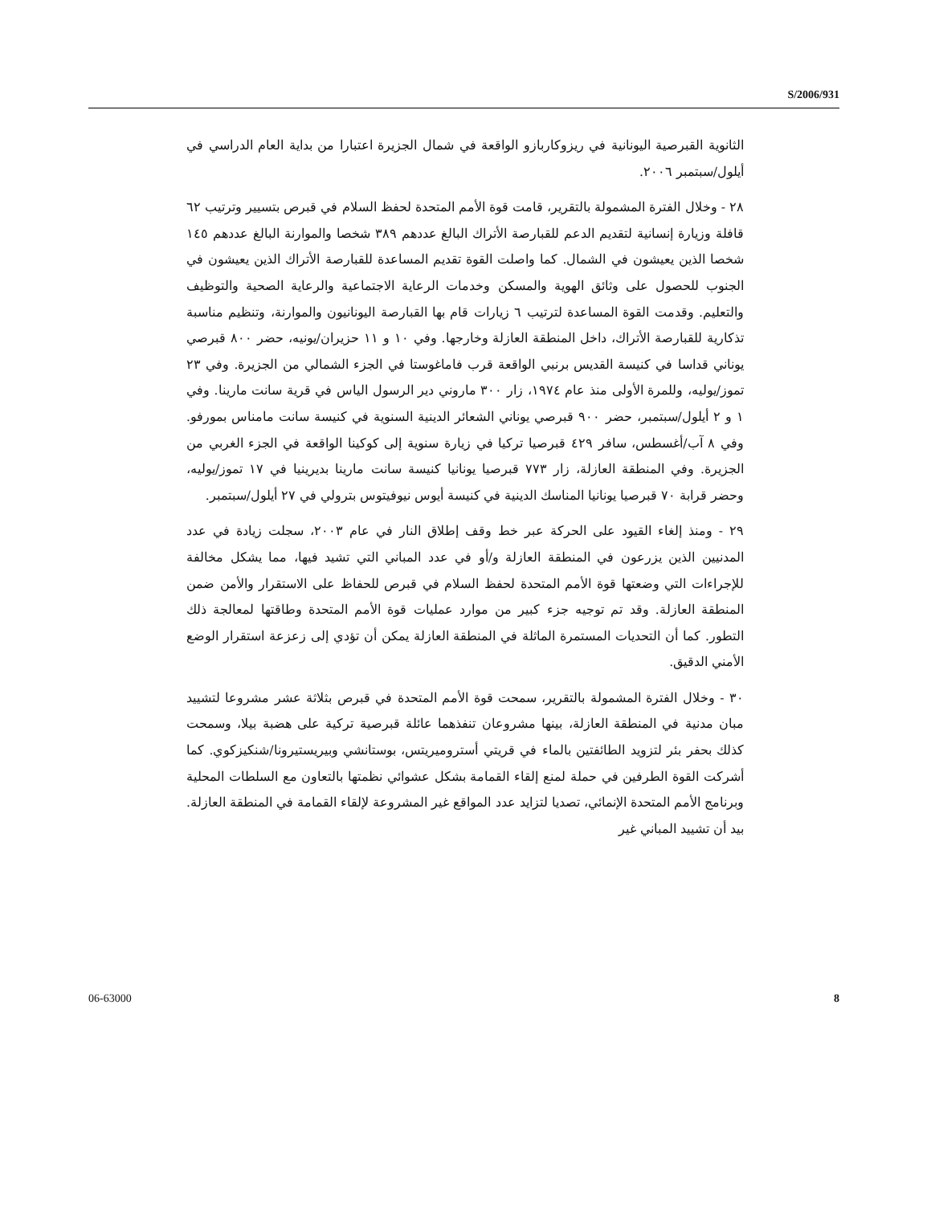S/2006/931
الثانوية القبرصية اليونانية في ريزوكاربازو الواقعة في شمال الجزيرة اعتبارا من بداية العام الدراسي في أيلول/سبتمبر ٢٠٠٦.
٢٨ - وخلال الفترة المشمولة بالتقرير، قامت قوة الأمم المتحدة لحفظ السلام في قبرص بتسيير وترتيب ٦٢ قافلة وزيارة إنسانية لتقديم الدعم للقبارصة الأتراك البالغ عددهم ٣٨٩ شخصا والموارنة البالغ عددهم ١٤٥ شخصا الذين يعيشون في الشمال. كما واصلت القوة تقديم المساعدة للقبارصة الأتراك الذين يعيشون في الجنوب للحصول على وثائق الهوية والمسكن وخدمات الرعاية الاجتماعية والرعاية الصحية والتوظيف والتعليم. وقدمت القوة المساعدة لترتيب ٦ زيارات قام بها القبارصة اليونانيون والموارنة، وتنظيم مناسبة تذكارية للقبارصة الأتراك، داخل المنطقة العازلة وخارجها. وفي ١٠ و ١١ حزيران/يونيه، حضر ٨٠٠ قبرصي يوناني قداسا في كنيسة القديس برنبي الواقعة قرب فاماغوستا في الجزء الشمالي من الجزيرة. وفي ٢٣ تموز/يوليه، وللمرة الأولى منذ عام ١٩٧٤، زار ٣٠٠ ماروني دير الرسول الياس في قرية سانت مارينا. وفي ١ و ٢ أيلول/سبتمبر، حضر ٩٠٠ قبرصي يوناني الشعائر الدينية السنوية في كنيسة سانت مامناس بمورفو. وفي ٨ آب/أغسطس، سافر ٤٢٩ قبرصيا تركيا في زيارة سنوية إلى كوكينا الواقعة في الجزء الغربي من الجزيرة. وفي المنطقة العازلة، زار ٧٧٣ قبرصيا يونانيا كنيسة سانت مارينا بديرينيا في ١٧ تموز/يوليه، وحضر قرابة ٧٠ قبرصيا يونانيا المناسك الدينية في كنيسة أيوس نيوفيتوس بترولي في ٢٧ أيلول/سبتمبر.
٢٩ - ومنذ إلغاء القيود على الحركة عبر خط وقف إطلاق النار في عام ٢٠٠٣، سجلت زيادة في عدد المدنيين الذين يزرعون في المنطقة العازلة و/أو في عدد المباني التي تشيد فيها، مما يشكل مخالفة للإجراءات التي وضعتها قوة الأمم المتحدة لحفظ السلام في قبرص للحفاظ على الاستقرار والأمن ضمن المنطقة العازلة. وقد تم توجيه جزء كبير من موارد عمليات قوة الأمم المتحدة وطاقتها لمعالجة ذلك التطور. كما أن التحديات المستمرة الماثلة في المنطقة العازلة يمكن أن تؤدي إلى زعزعة استقرار الوضع الأمني الدقيق.
٣٠ - وخلال الفترة المشمولة بالتقرير، سمحت قوة الأمم المتحدة في قبرص بثلاثة عشر مشروعا لتشييد مبان مدنية في المنطقة العازلة، بينها مشروعان تنفذهما عائلة قبرصية تركية على هضبة بيلا، وسمحت كذلك بحفر بئر لتزويد الطائفتين بالماء في قريتي أستروميريتس، بوستانشي وبيريستيرونا/شنكيزكوي. كما أشركت القوة الطرفين في حملة لمنع إلقاء القمامة بشكل عشوائي نظمتها بالتعاون مع السلطات المحلية وبرنامج الأمم المتحدة الإنمائي، تصديا لتزايد عدد المواقع غير المشروعة لإلقاء القمامة في المنطقة العازلة. بيد أن تشييد المباني غير
06-63000 8